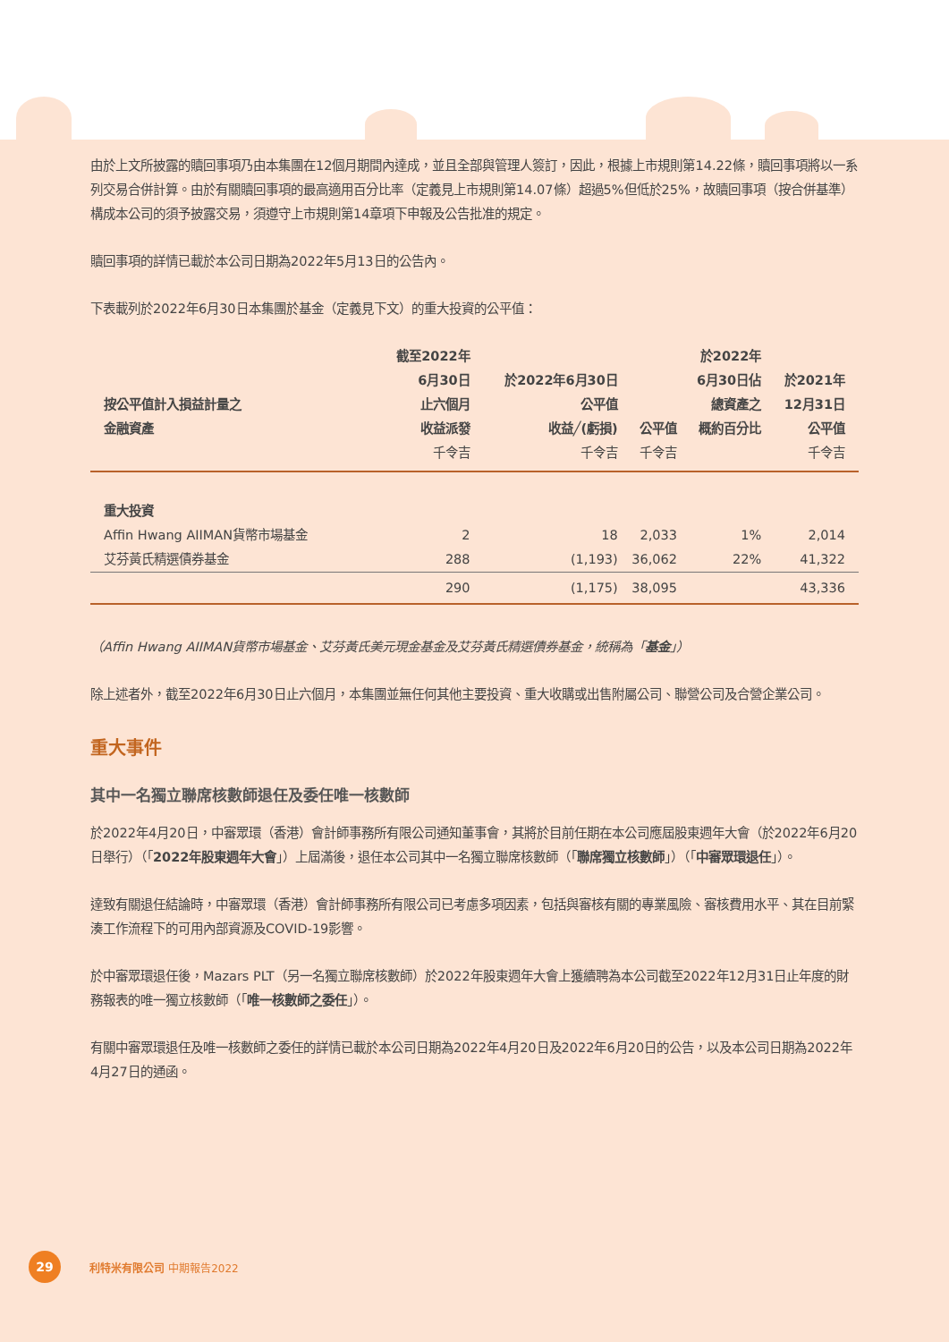由於上文所披露的贖回事項乃由本集團在12個月期間內達成，並且全部與管理人簽訂，因此，根據上市規則第14.22條，贖回事項將以一系列交易合併計算。由於有關贖回事項的最高適用百分比率（定義見上市規則第14.07條）超過5%但低於25%，故贖回事項（按合併基準）構成本公司的須予披露交易，須遵守上市規則第14章項下申報及公告批准的規定。
贖回事項的詳情已載於本公司日期為2022年5月13日的公告內。
下表載列於2022年6月30日本集團於基金（定義見下文）的重大投資的公平值：
| 按公平值計入損益計量之 金融資產 | 截至2022年 6月30日 止六個月 收益派發 千令吉 | 於2022年6月30日 公平值 收益╱(虧損) 千令吉 | 公平值 千令吉 | 於2022年 6月30日佔 總資產之 概約百分比 | 於2021年 12月31日 公平值 千令吉 |
| --- | --- | --- | --- | --- | --- |
| 重大投資 | | | | | |
| Affin Hwang AIIMAN貨幣市場基金 | 2 | 18 | 2,033 | 1% | 2,014 |
| 艾芬黃氏精選債券基金 | 288 | (1,193) | 36,062 | 22% | 41,322 |
| | 290 | (1,175) | 38,095 | | 43,336 |
（Affin Hwang AIIMAN貨幣市場基金、艾芬黃氏美元現金基金及艾芬黃氏精選債券基金，統稱為「基金」）
除上述者外，截至2022年6月30日止六個月，本集團並無任何其他主要投資、重大收購或出售附屬公司、聯營公司及合營企業公司。
重大事件
其中一名獨立聯席核數師退任及委任唯一核數師
於2022年4月20日，中審眾環（香港）會計師事務所有限公司通知董事會，其將於目前任期在本公司應屆股東週年大會（於2022年6月20日舉行）（「2022年股東週年大會」）上屆滿後，退任本公司其中一名獨立聯席核數師（「聯席獨立核數師」）（「中審眾環退任」）。
達致有關退任結論時，中審眾環（香港）會計師事務所有限公司已考慮多項因素，包括與審核有關的專業風險、審核費用水平、其在目前緊湊工作流程下的可用內部資源及COVID-19影響。
於中審眾環退任後，Mazars PLT（另一名獨立聯席核數師）於2022年股東週年大會上獲續聘為本公司截至2022年12月31日止年度的財務報表的唯一獨立核數師（「唯一核數師之委任」）。
有關中審眾環退任及唯一核數師之委任的詳情已載於本公司日期為2022年4月20日及2022年6月20日的公告，以及本公司日期為2022年4月27日的通函。
29
利特米有限公司 中期報告2022